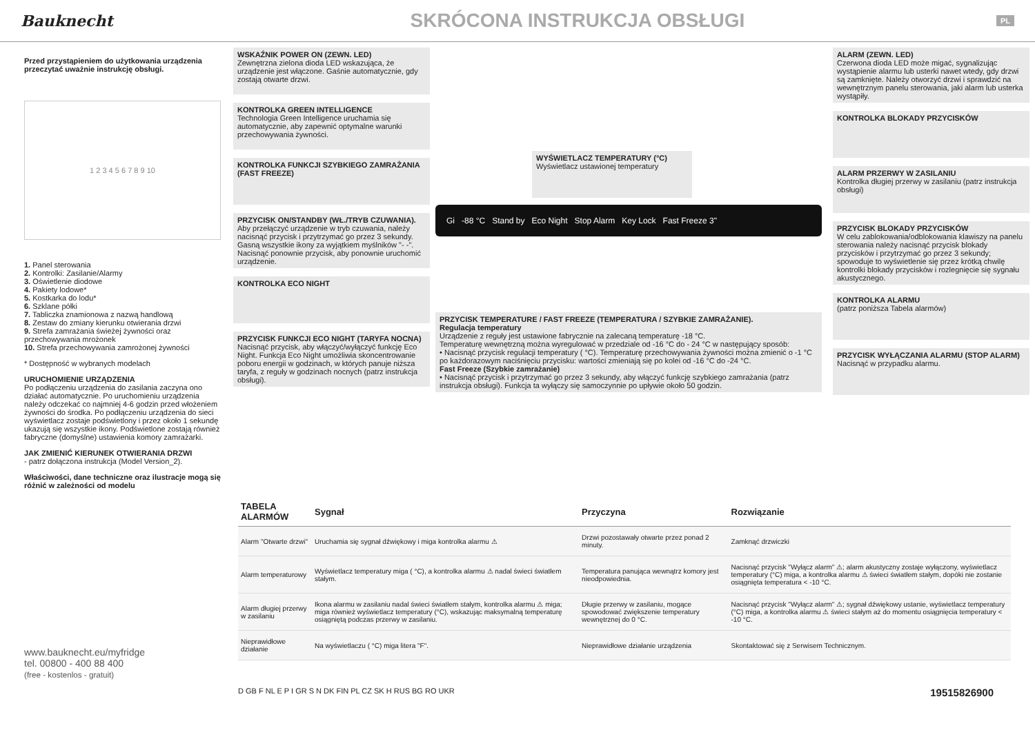Bauknecht
SKRÓCONA INSTRUKCJA OBSŁUGI
PL
Przed przystąpieniem do użytkowania urządzenia przeczytać uważnie instrukcję obsługi.
1 2 3 4 5 6 7 8 9 10
1. Panel sterowania
2. Kontrolki: Zasilanie/Alarmy
3. Oświetlenie diodowe
4. Pakiety lodowe*
5. Kostkarka do lodu*
6. Szklane półki
7. Tabliczka znamionowa z nazwą handlową
8. Zestaw do zmiany kierunku otwierania drzwi
9. Strefa zamrażania świeżej żywności oraz przechowywania mrożonek
10. Strefa przechowywania zamrożonej żywności
* Dostępność w wybranych modelach
URUCHOMIENIE URZĄDZENIA
Po podłączeniu urządzenia do zasilania zaczyna ono działać automatycznie. Po uruchomieniu urządzenia należy odczekać co najmniej 4-6 godzin przed włożeniem żywności do środka. Po podłączeniu urządzenia do sieci wyświetlacz zostaje podświetlony i przez około 1 sekundę ukazują się wszystkie ikony. Podświetlone zostają również fabryczne (domyślne) ustawienia komory zamrażarki.
JAK ZMIENIĆ KIERUNEK OTWIERANIA DRZWI
- patrz dołączona instrukcja (Model Version_2).
Właściwości, dane techniczne oraz ilustracje mogą się różnić w zależności od modelu
WSKAŹNIK POWER ON (ZEWN. LED)
Zewnętrzna zielona dioda LED wskazująca, że urządzenie jest włączone. Gaśnie automatycznie, gdy zostają otwarte drzwi.
KONTROLKA GREEN INTELLIGENCE
Technologia Green Intelligence uruchamia się automatycznie, aby zapewnić optymalne warunki przechowywania żywności.
KONTROLKA FUNKCJI SZYBKIEGO ZAMRAŻANIA (FAST FREEZE)
PRZYCISK ON/STANDBY (WŁ./TRYB CZUWANIA).
Aby przełączyć urządzenie w tryb czuwania, należy nacisnąć przycisk i przytrzymać go przez 3 sekundy. Gasną wszystkie ikony za wyjątkiem myślników "- -". Nacisnąć ponownie przycisk, aby ponownie uruchomić urządzenie.
KONTROLKA ECO NIGHT
PRZYCISK FUNKCJI ECO NIGHT (TARYFA NOCNA)
Nacisnąć przycisk, aby włączyć/wyłączyć funkcję Eco Night. Funkcja Eco Night umożliwia skoncentrowanie poboru energii w godzinach, w których panuje niższa taryfa, z reguły w godzinach nocnych (patrz instrukcja obsługi).
WYŚWIETLACZ TEMPERATURY (°C)
Wyświetlacz ustawionej temperatury
Gi -88 °C Stand by Eco Night Stop Alarm Key Lock Fast Freeze 3"
PRZYCISK TEMPERATURE / FAST FREEZE (TEMPERATURA / SZYBKIE ZAMRAŻANIE).
Regulacja temperatury
Urządzenie z reguły jest ustawione fabrycznie na zalecaną temperaturę -18 °C.
Temperaturę wewnętrzną można wyregulować w przedziale od -16 °C do - 24 °C w następujący sposób:
• Nacisnąć przycisk regulacji temperatury ( °C). Temperaturę przechowywania żywności można zmienić o -1 °C po każdorazowym naciśnięciu przycisku: wartości zmieniają się po kolei od -16 °C do -24 °C.
Fast Freeze (Szybkie zamrażanie)
• Nacisnąć przycisk i przytrzymać go przez 3 sekundy, aby włączyć funkcję szybkiego zamrażania (patrz instrukcja obsługi). Funkcja ta wyłączy się samoczynnie po upływie około 50 godzin.
ALARM (ZEWN. LED)
Czerwona dioda LED może migać, sygnalizując wystąpienie alarmu lub usterki nawet wtedy, gdy drzwi są zamknięte. Należy otworzyć drzwi i sprawdzić na wewnętrznym panelu sterowania, jaki alarm lub usterka wystąpiły.
KONTROLKA BLOKADY PRZYCISKÓW
ALARM PRZERWY W ZASILANIU
Kontrolka długiej przerwy w zasilaniu (patrz instrukcja obsługi)
PRZYCISK BLOKADY PRZYCISKÓW
W celu zablokowania/odblokowania klawiszy na panelu sterowania należy nacisnąć przycisk blokady przycisków i przytrzymać go przez 3 sekundy; spowoduje to wyświetlenie się przez krótką chwilę kontrolki blokady przycisków i rozlegnięcie się sygnału akustycznego.
KONTROLKA ALARMU
(patrz poniższa Tabela alarmów)
PRZYCISK WYŁĄCZANIA ALARMU (STOP ALARM)
Nacisnąć w przypadku alarmu.
| TABELA ALARMÓW | Sygnał | Przyczyna | Rozwiązanie |
| --- | --- | --- | --- |
| Alarm "Otwarte drzwi" | Uruchamia się sygnał dźwiękowy i miga kontrolka alarmu ⚠ | Drzwi pozostawały otwarte przez ponad 2 minuty. | Zamknąć drzwiczki |
| Alarm temperaturowy | Wyświetlacz temperatury miga ( °C), a kontrolka alarmu ⚠ nadal świeci światłem stałym. | Temperatura panująca wewnątrz komory jest nieodpowiednia. | Nacisnąć przycisk "Wyłącz alarm" ⚠; alarm akustyczny zostaje wyłączony, wyświetlacz temperatury (°C) miga, a kontrolka alarmu ⚠ świeci światłem stałym, dopóki nie zostanie osiągnięta temperatura < -10 °C. |
| Alarm długiej przerwy w zasilaniu | Ikona alarmu w zasilaniu nadal świeci światłem stałym, kontrolka alarmu ⚠ miga; miga również wyświetlacz temperatury (°C), wskazując maksymalną temperaturę osiągniętą podczas przerwy w zasilaniu. | Długie przerwy w zasilaniu, mogące spowodować zwiększenie temperatury wewnętrznej do 0 °C. | Nacisnąć przycisk "Wyłącz alarm" ⚠; sygnał dźwiękowy ustanie, wyświetlacz temperatury (°C) miga, a kontrolka alarmu ⚠ świeci stałym aż do momentu osiągnięcia temperatury < -10 °C. |
| Nieprawidłowe działanie | Na wyświetlaczu ( °C) miga litera "F". | Nieprawidłowe działanie urządzenia | Skontaktować się z Serwisem Technicznym. |
www.bauknecht.eu/myfridge
tel. 00800 - 400 88 400
(free - kostenlos - gratuit)
D GB F NL E P I GR S N DK FIN PL CZ SK H RUS BG RO UKR 19515826900